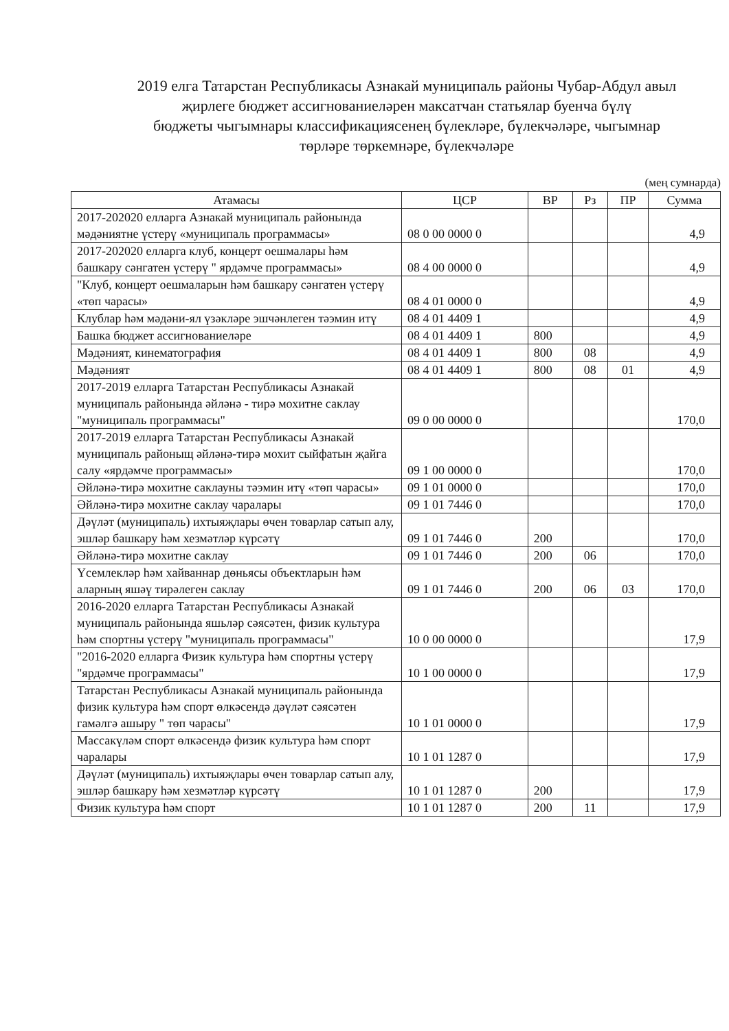2019 елга Татарстан Республикасы Азнакай муниципаль районы Чубар-Абдул авыл
җирлеге бюджет ассигнованиеләрен максатчан статьялар буенча бүлү
бюджеты чыгымнары классификациясенең бүлекләре, бүлекчәләре, чыгымнар
төрләре төркемнәре, бүлекчәләре
(мең сумнарда)
| Атамасы | ЦСР | ВР | Рз | ПР | Сумма |
| --- | --- | --- | --- | --- | --- |
| 2017-202020 елларга Азнакай муниципаль районында мәдәниятне үстерү «муниципаль программасы» | 08 0 00 0000 0 | | | | 4,9 |
| 2017-202020 елларга клуб, концерт оешмалары һәм башкару сәнгатен үстерү " ярдәмче программасы» | 08 4 00 0000 0 | | | | 4,9 |
| "Клуб, концерт оешмаларын һәм башкару сәнгатен үстерү «төп чарасы» | 08 4 01 0000 0 | | | | 4,9 |
| Клублар һәм мәдәни-ял үзәкләре эшчәнлеген тәэмин итү | 08 4 01 4409 1 | | | | 4,9 |
| Башка бюджет ассигнованиеләре | 08 4 01 4409 1 | 800 | | | 4,9 |
| Мәдәният, кинематография | 08 4 01 4409 1 | 800 | 08 | | 4,9 |
| Мәдәният | 08 4 01 4409 1 | 800 | 08 | 01 | 4,9 |
| 2017-2019 елларга Татарстан Республикасы Азнакай муниципаль районында әйләнә - тирә мохитне саклау "муниципаль программасы" | 09 0 00 0000 0 | | | | 170,0 |
| 2017-2019 елларга Татарстан Республикасы Азнакай муниципаль районыщ әйләнә-тирә мохит сыйфатын җайга салу «ярдәмче программасы» | 09 1 00 0000 0 | | | | 170,0 |
| Әйләнә-тирә мохитне саклауны тәэмин итү «төп чарасы» | 09 1 01 0000 0 | | | | 170,0 |
| Әйләнә-тирә мохитне саклау чаралары | 09 1 01 7446 0 | | | | 170,0 |
| Дәүләт (муниципаль) ихтыяҗлары өчен товарлар сатып алу, эшләр башкару һәм хезмәтләр күрсәтү | 09 1 01 7446 0 | 200 | | | 170,0 |
| Әйләнә-тирә мохитне саклау | 09 1 01 7446 0 | 200 | 06 | | 170,0 |
| Үсемлекләр һәм хайваннар дөньясы объектларын һәм аларның яшәү тирәлеген саклау | 09 1 01 7446 0 | 200 | 06 | 03 | 170,0 |
| 2016-2020 елларга Татарстан Республикасы Азнакай муниципаль районында яшьләр сәясәтен, физик культура һәм спортны үстерү "муниципаль программасы" | 10 0 00 0000 0 | | | | 17,9 |
| "2016-2020 елларга Физик культура һәм спортны үстерү "ярдәмче программасы" | 10 1 00 0000 0 | | | | 17,9 |
| Татарстан Республикасы Азнакай муниципаль районында физик культура һәм спорт өлкәсендә дәүләт сәясәтен гамәлгә ашыру " төп чарасы" | 10 1 01 0000 0 | | | | 17,9 |
| Массакүләм спорт өлкәсендә физик культура һәм спорт чаралары | 10 1 01 1287 0 | | | | 17,9 |
| Дәүләт (муниципаль) ихтыяҗлары өчен товарлар сатып алу, эшләр башкару һәм хезмәтләр күрсәтү | 10 1 01 1287 0 | 200 | | | 17,9 |
| Физик культура һәм спорт | 10 1 01 1287 0 | 200 | 11 | | 17,9 |